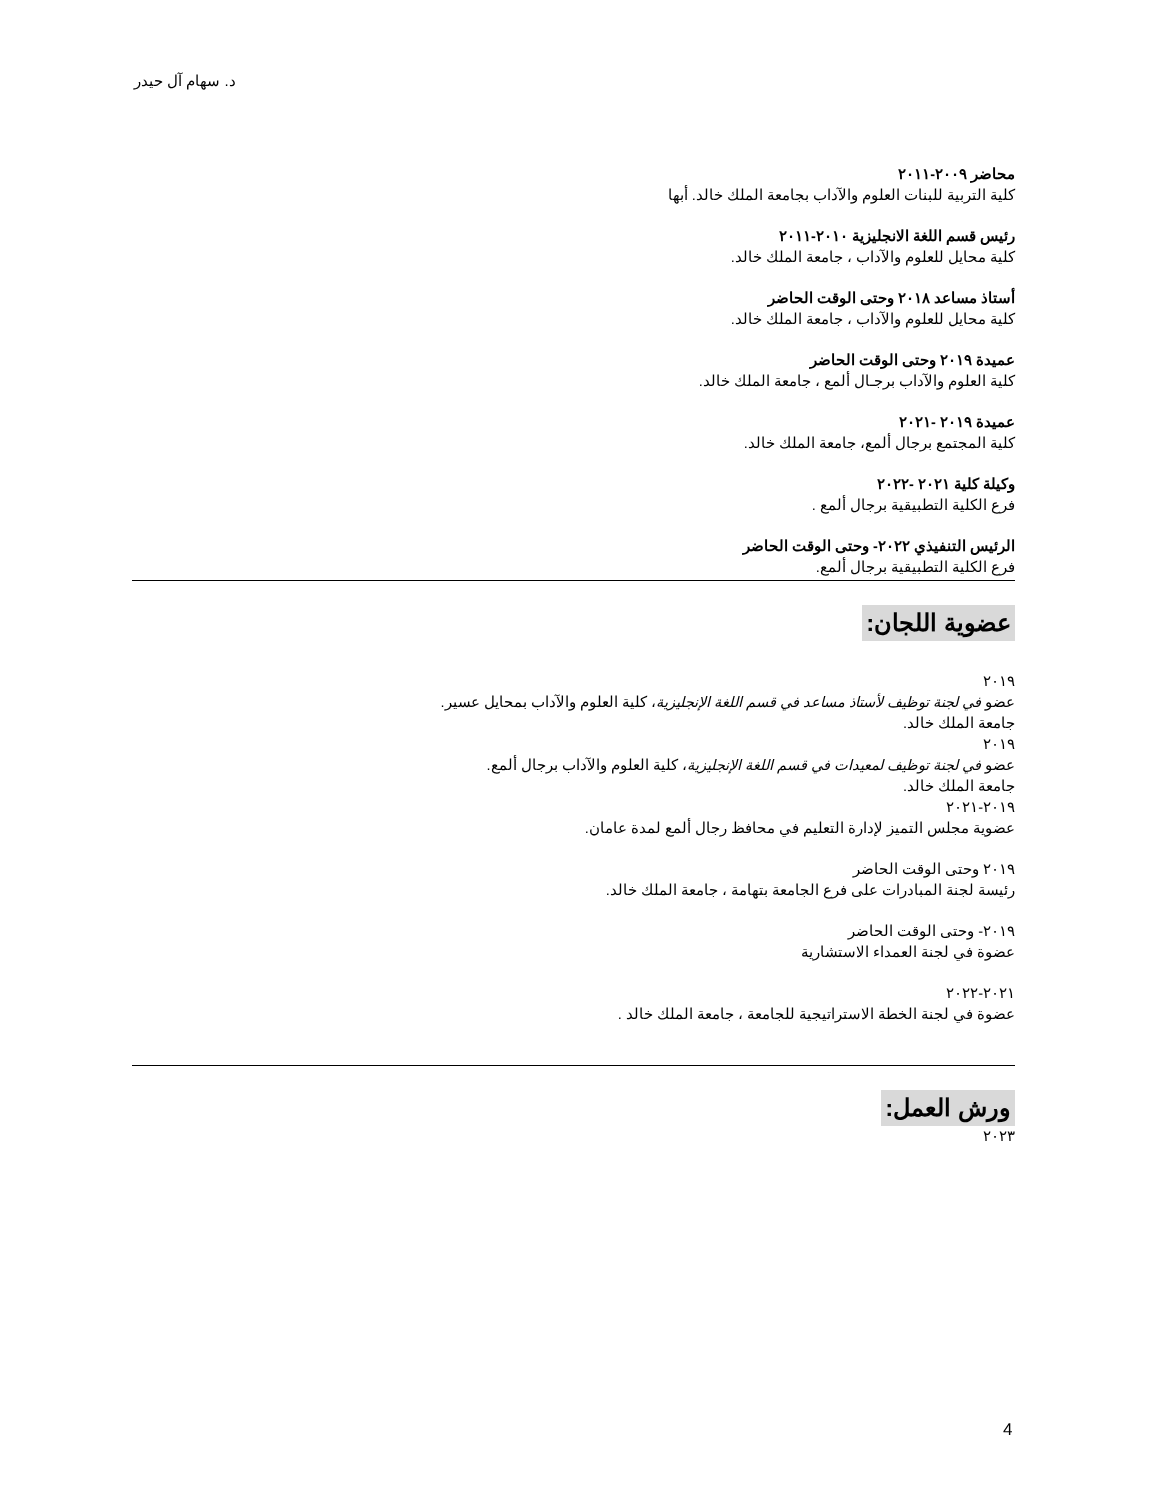د. سهام آل حيدر
محاضر ٢٠٠٩-٢٠١١
كلية التربية للبنات العلوم والآداب بجامعة الملك خالد. أبها
رئيس قسم اللغة الانجليزية ٢٠١٠-٢٠١١
كلية محايل للعلوم والآداب ، جامعة الملك خالد.
أستاذ مساعد ٢٠١٨ وحتى الوقت الحاضر
كلية محايل للعلوم والآداب ، جامعة الملك خالد.
عميدة ٢٠١٩ وحتى الوقت الحاضر
كلية العلوم والآداب برجـال ألمع ، جامعة الملك خالد.
عميدة ٢٠١٩ -٢٠٢١
كلية المجتمع برجال ألمع، جامعة الملك خالد.
وكيلة كلية ٢٠٢١ -٢٠٢٢
فرع الكلية التطبيقية برجال ألمع .
الرئيس التنفيذي ٢٠٢٢- وحتى الوقت الحاضر
فرع الكلية التطبيقية برجال ألمع.
عضوية اللجان:
٢٠١٩
عضو في لجنة توظيف لأستاذ مساعد في قسم اللغة الإنجليزية، كلية العلوم والآداب بمحايل عسير.
جامعة الملك خالد.
٢٠١٩
عضو في لجنة توظيف لمعيدات في قسم اللغة الإنجليزية، كلية العلوم والآداب برجال ألمع.
جامعة الملك خالد.
٢٠١٩-٢٠٢١
عضوية مجلس التميز لإدارة التعليم في محافظ رجال ألمع لمدة عامان.
٢٠١٩ وحتى الوقت الحاضر
رئيسة لجنة المبادرات على فرع الجامعة بتهامة ، جامعة الملك خالد.
٢٠١٩- وحتى الوقت الحاضر
عضوة في لجنة العمداء الاستشارية
٢٠٢١-٢٠٢٢
عضوة في لجنة الخطة الاستراتيجية للجامعة ، جامعة الملك خالد .
ورش العمل:
٢٠٢٣
4